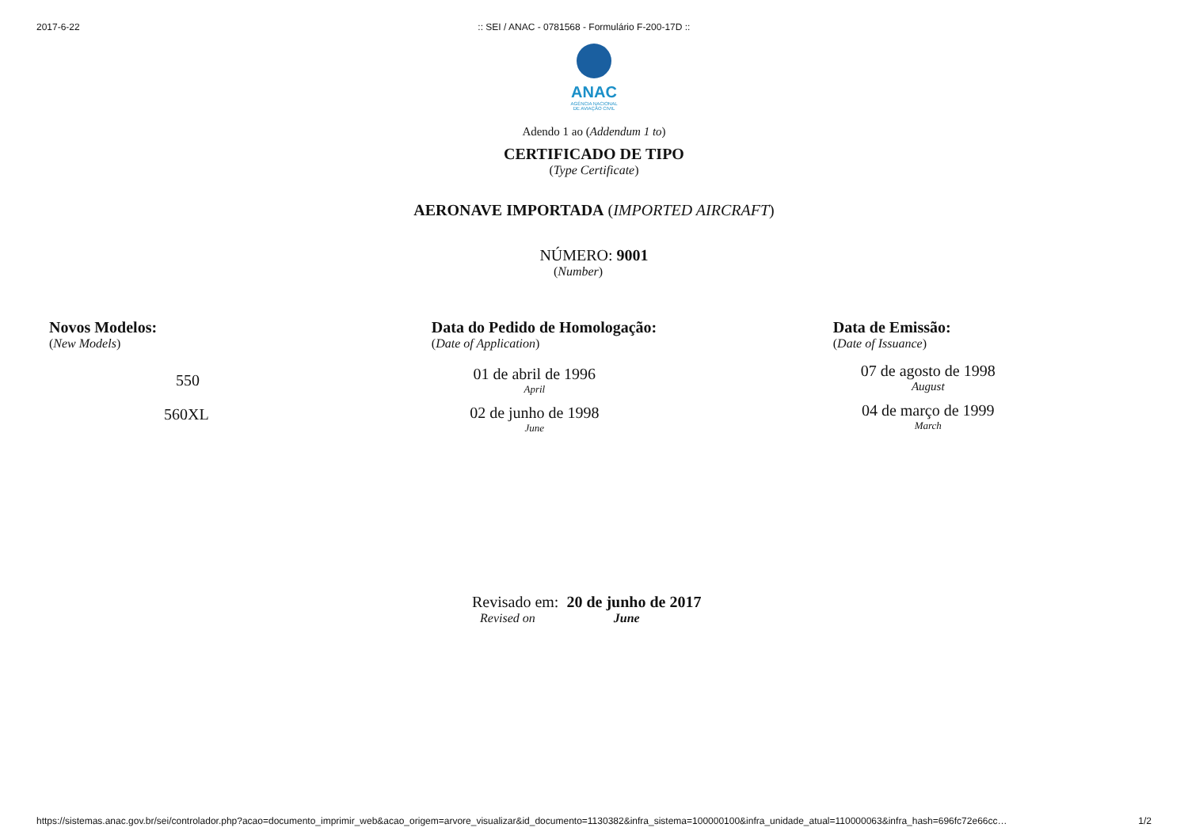2017-6-22:: SEI / ANAC - 0781568 - Formulário F-200-17D ::
ANAC
AGÊNCIA NACIONAL
DE AVIAÇÃO CIVIL
Adendo 1 ao (Addendum 1 to)
CERTIFICADO DE TIPO
(Type Certificate)
AERONAVE IMPORTADA (IMPORTED AIRCRAFT)
NÚMERO: 9001
(Number)
Novos Modelos:
(New Models)
550
560XL
Data do Pedido de Homologação:
(Date of Application)
01 de abril de 1996
April
02 de junho de 1998
June
Data de Emissão:
(Date of Issuance)
07 de agosto de 1998
August
04 de março de 1999
March
Revisado em: 20 de junho de 2017
Revised on June
https://sistemas.anac.gov.br/sei/controlador.php?acao=documento_imprimir_web&acao_origem=arvore_visualizar&id_documento=1130382&infra_sistema=100000100&infra_unidade_atual=110000063&infra_hash=696fc72e66cc… 1/2